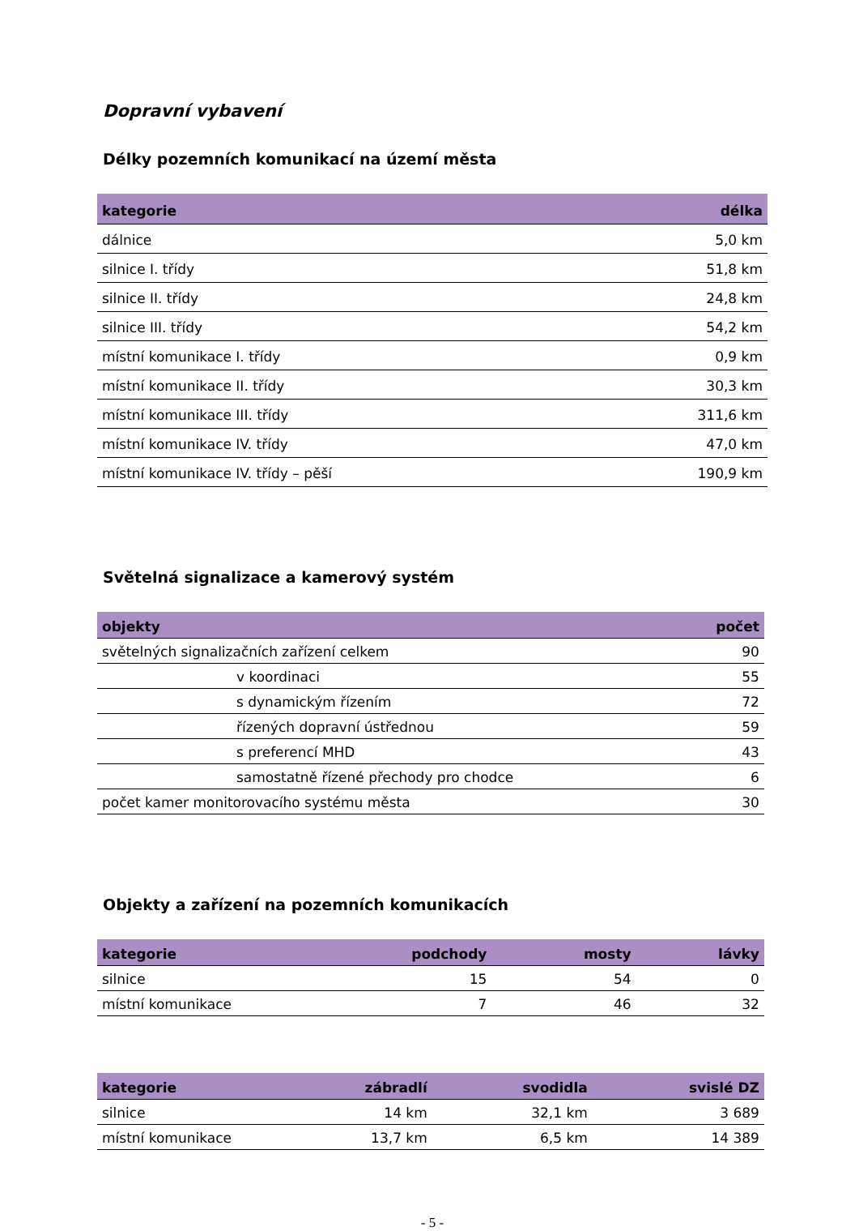Dopravní vybavení
Délky pozemních komunikací na území města
| kategorie | délka |
| --- | --- |
| dálnice | 5,0 km |
| silnice I. třídy | 51,8 km |
| silnice II. třídy | 24,8 km |
| silnice III. třídy | 54,2 km |
| místní komunikace I. třídy | 0,9 km |
| místní komunikace II. třídy | 30,3 km |
| místní komunikace III. třídy | 311,6 km |
| místní komunikace IV. třídy | 47,0 km |
| místní komunikace IV. třídy – pěší | 190,9 km |
Světelná signalizace a kamerový systém
| objekty | počet |
| --- | --- |
| světelných signalizačních zařízení celkem | 90 |
| v koordinaci | 55 |
| s dynamickým řízením | 72 |
| řízených dopravní ústřednou | 59 |
| s preferencí MHD | 43 |
| samostatně řízené přechody pro chodce | 6 |
| počet kamer monitorovacího systému města | 30 |
Objekty a zařízení na pozemních komunikacích
| kategorie | podchody | mosty | lávky |
| --- | --- | --- | --- |
| silnice | 15 | 54 | 0 |
| místní komunikace | 7 | 46 | 32 |
| kategorie | zábradlí | svodidla | svislé DZ |
| --- | --- | --- | --- |
| silnice | 14 km | 32,1 km | 3 689 |
| místní komunikace | 13,7 km | 6,5 km | 14 389 |
- 5 -